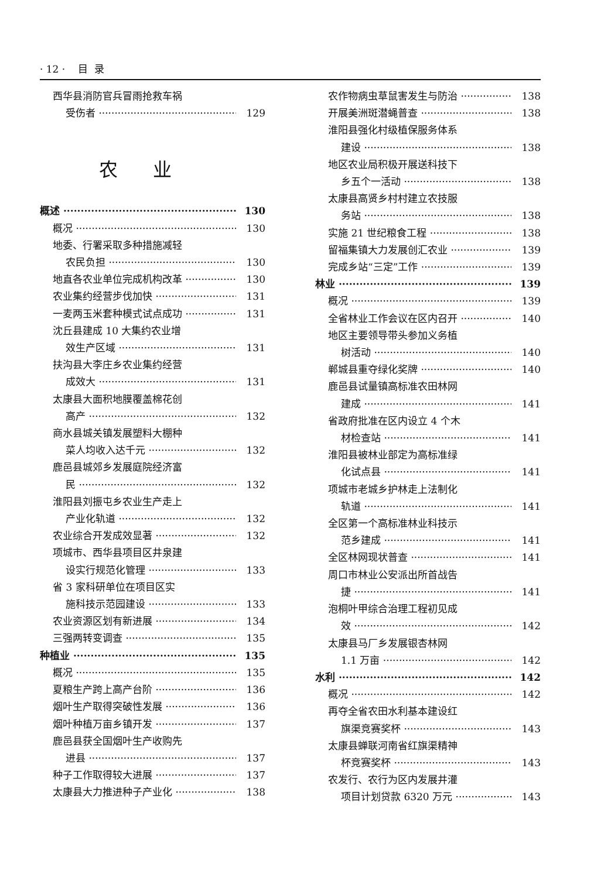· 12 · 目 录
西华县消防官兵冒雨抢救车祸
受伤者 129
农业
概述 130
概况 130
地委、行署采取多种措施减轻
农民负担 130
地直各农业单位完成机构改革 130
农业集约经营步伐加快 131
一麦两玉米套种模式试点成功 131
沈丘县建成 10 大集约农业增
效生产区域 131
扶沟县大李庄乡农业集约经营
成效大 131
太康县大面积地膜覆盖棉花创
高产 132
商水县城关镇发展塑料大棚种
菜人均收入达千元 132
鹿邑县城郊乡发展庭院经济富
民 132
淮阳县刘振屯乡农业生产走上
产业化轨道 132
农业综合开发成效显著 132
项城市、西华县项目区井泉建
设实行规范化管理 133
省 3 家科研单位在项目区实
施科技示范园建设 133
农业资源区划有新进展 134
三强两转变调查 135
种植业 135
概况 135
夏粮生产跨上高产台阶 136
烟叶生产取得突破性发展 136
烟叶种植万亩乡镇开发 137
鹿邑县获全国烟叶生产收购先
进县 137
种子工作取得较大进展 137
太康县大力推进种子产业化 138
农作物病虫草鼠害发生与防治 138
开展美洲斑潜蝇普查 138
淮阳县强化村级植保服务体系
建设 138
地区农业局积极开展送科技下
乡五个一活动 138
太康县高贤乡村村建立农技服
务站 138
实施 21 世纪粮食工程 138
留福集镇大力发展创汇农业 139
完成乡站“三定”工作 139
林业 139
概况 139
全省林业工作会议在区内召开 140
地区主要领导带头参加义务植
树活动 140
郸城县重夺绿化奖牌 140
鹿邑县试量镇高标准农田林网
建成 141
省政府批准在区内设立 4 个木
材检查站 141
淮阳县被林业部定为高标准绿
化试点县 141
项城市老城乡护林走上法制化
轨道 141
全区第一个高标准林业科技示
范乡建成 141
全区林网现状普查 141
周口市林业公安派出所首战告
捷 141
泡桐叶甲综合治理工程初见成
效 142
太康县马厂乡发展银杏林网
1.1 万亩 142
水利 142
概况 142
再夺全省农田水利基本建设红
旗渠竞赛奖杯 143
太康县蝉联河南省红旗渠精神
杯竞赛奖杯 143
农发行、农行为区内发展井灌
项目计划贷款 6320 万元 143